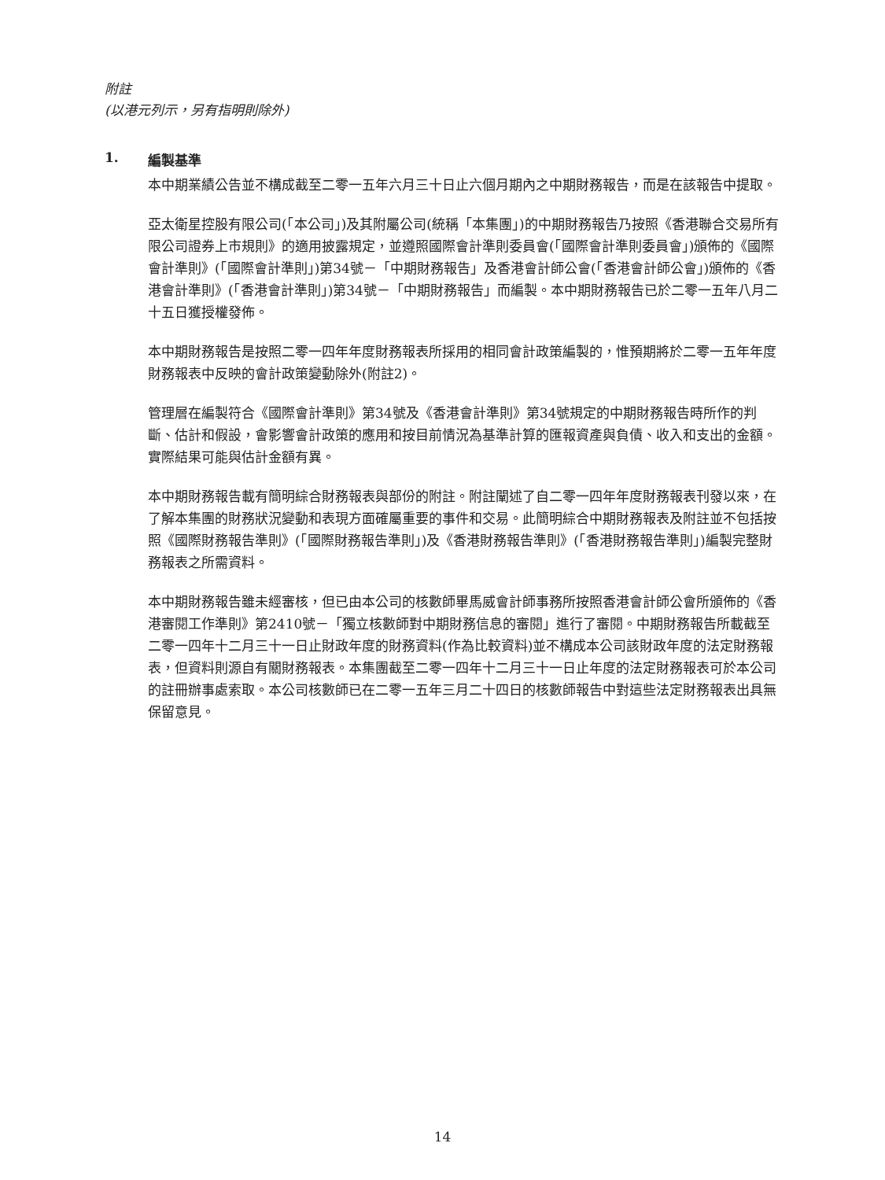附註
(以港元列示，另有指明則除外)
1. 編製基準
本中期業績公告並不構成截至二零一五年六月三十日止六個月期內之中期財務報告，而是在該報告中提取。
亞太衛星控股有限公司(「本公司」)及其附屬公司(統稱「本集團」)的中期財務報告乃按照《香港聯合交易所有限公司證券上市規則》的適用披露規定，並遵照國際會計準則委員會(「國際會計準則委員會」)頒佈的《國際會計準則》(「國際會計準則」)第34號－「中期財務報告」及香港會計師公會(「香港會計師公會」)頒佈的《香港會計準則》(「香港會計準則」)第34號－「中期財務報告」而編製。本中期財務報告已於二零一五年八月二十五日獲授權發佈。
本中期財務報告是按照二零一四年年度財務報表所採用的相同會計政策編製的，惟預期將於二零一五年年度財務報表中反映的會計政策變動除外(附註2)。
管理層在編製符合《國際會計準則》第34號及《香港會計準則》第34號規定的中期財務報告時所作的判斷、估計和假設，會影響會計政策的應用和按目前情況為基準計算的匯報資產與負債、收入和支出的金額。實際結果可能與估計金額有異。
本中期財務報告載有簡明綜合財務報表與部份的附註。附註闡述了自二零一四年年度財務報表刊發以來，在了解本集團的財務狀況變動和表現方面確屬重要的事件和交易。此簡明綜合中期財務報表及附註並不包括按照《國際財務報告準則》(「國際財務報告準則」)及《香港財務報告準則》(「香港財務報告準則」)編製完整財務報表之所需資料。
本中期財務報告雖未經審核，但已由本公司的核數師畢馬威會計師事務所按照香港會計師公會所頒佈的《香港審閱工作準則》第2410號－「獨立核數師對中期財務信息的審閱」進行了審閱。中期財務報告所載截至二零一四年十二月三十一日止財政年度的財務資料(作為比較資料)並不構成本公司該財政年度的法定財務報表，但資料則源自有關財務報表。本集團截至二零一四年十二月三十一日止年度的法定財務報表可於本公司的註冊辦事處索取。本公司核數師已在二零一五年三月二十四日的核數師報告中對這些法定財務報表出具無保留意見。
14